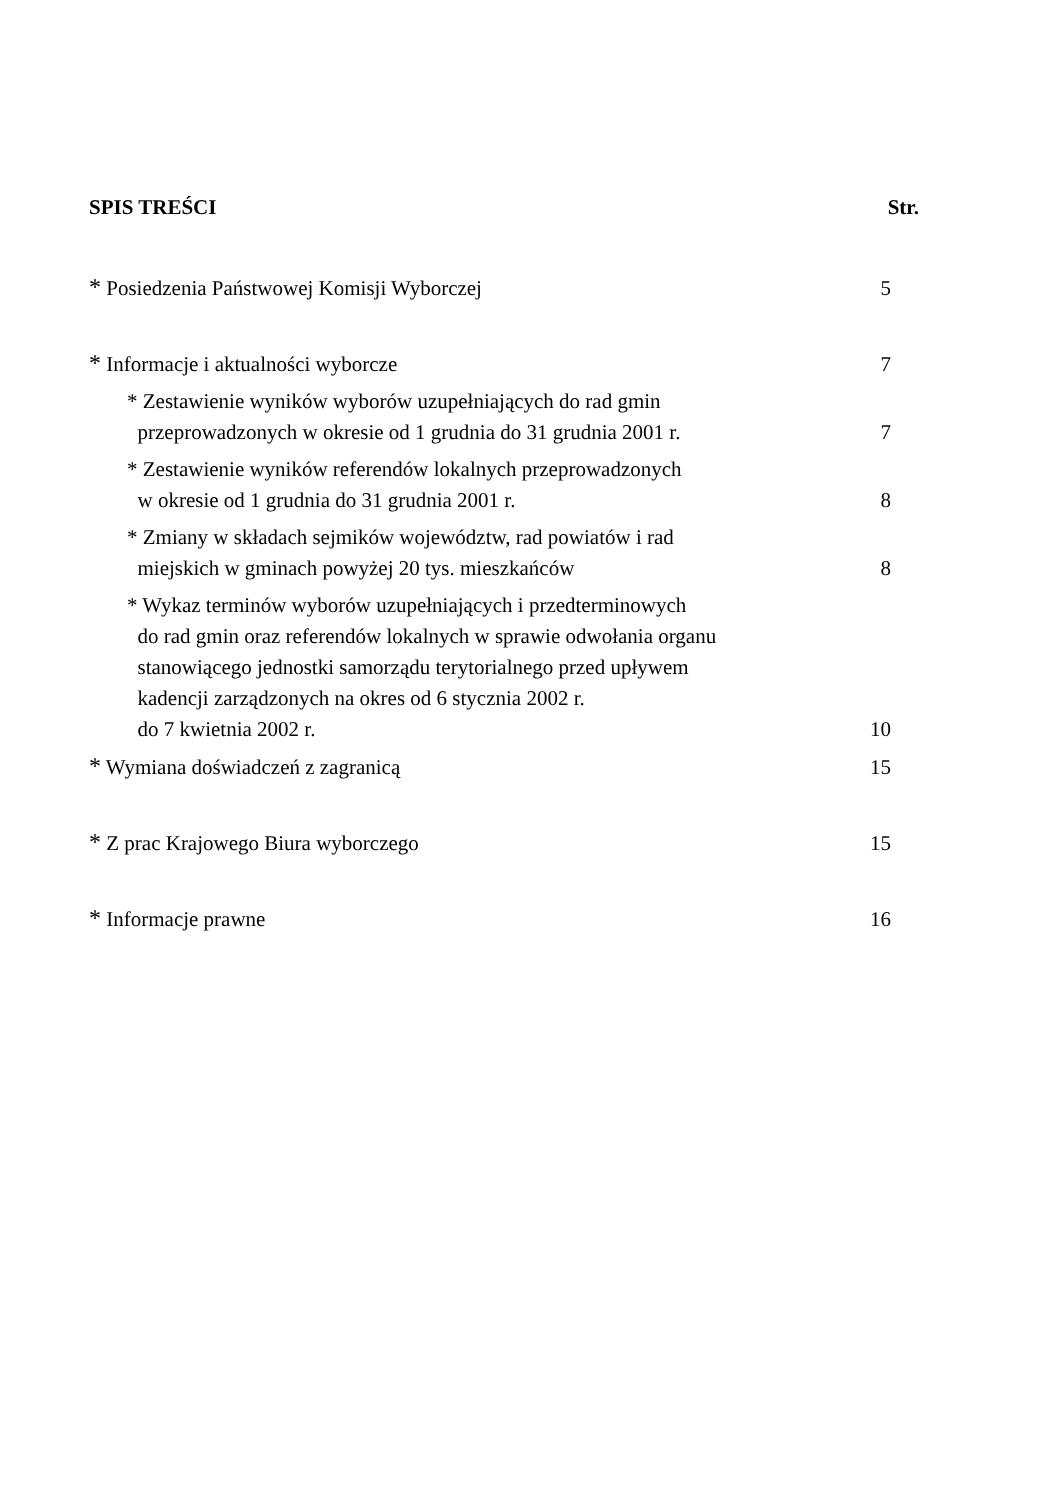SPIS TREŚCI Str.
* Posiedzenia Państwowej Komisji Wyborczej 5
* Informacje i aktualności wyborcze 7
* Zestawienie wyników wyborów uzupełniających do rad gmin
przeprowadzonych w okresie od 1 grudnia do 31 grudnia 2001 r. 7
* Zestawienie wyników referendów lokalnych przeprowadzonych
w okresie od 1 grudnia do 31 grudnia 2001 r. 8
* Zmiany w składach sejmików województw, rad powiatów i rad
miejskich w gminach powyżej 20 tys. mieszkańców 8
* Wykaz terminów wyborów uzupełniających i przedterminowych
do rad gmin oraz referendów lokalnych w sprawie odwołania organu
stanowiącego jednostki samorządu terytorialnego przed upływem
kadencji zarządzonych na okres od 6 stycznia 2002 r.
do 7 kwietnia 2002 r. 10
* Wymiana doświadczeń z zagranicą 15
* Z prac Krajowego Biura wyborczego 15
* Informacje prawne 16